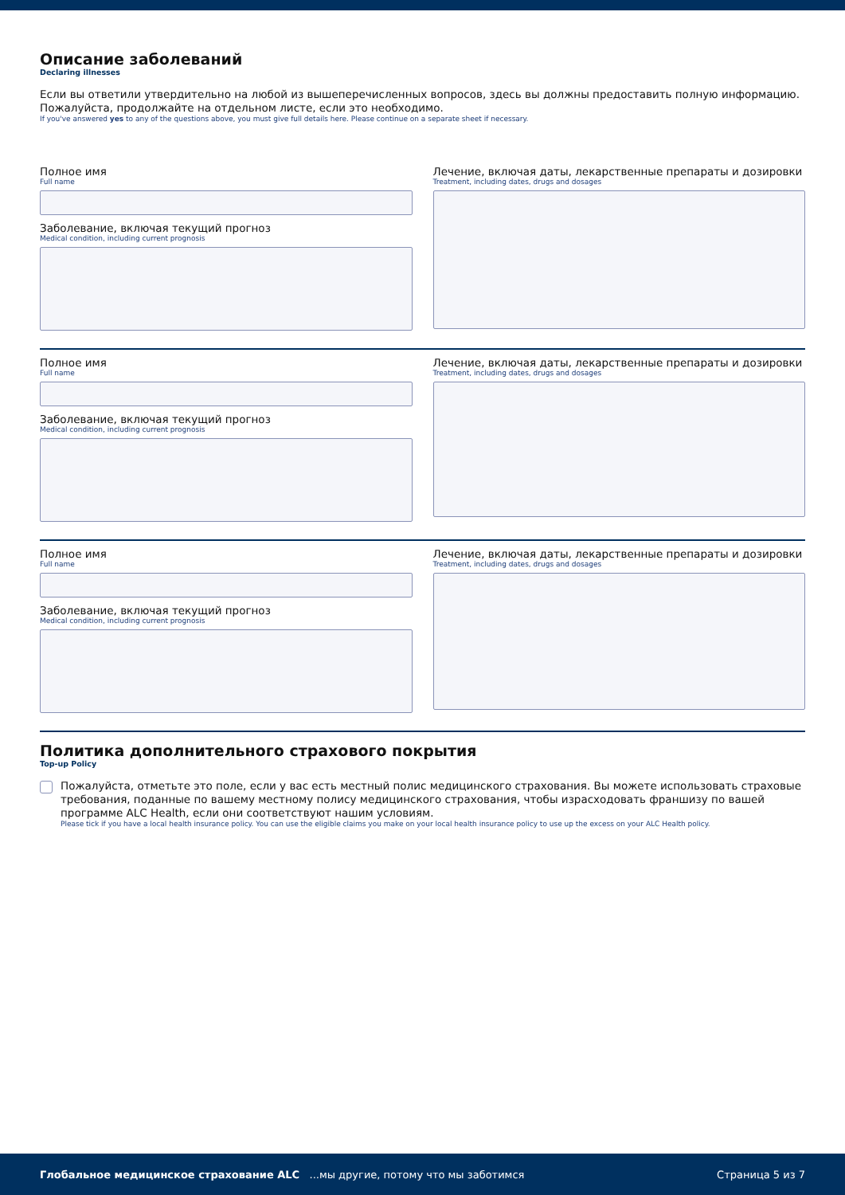Описание заболеваний
Declaring illnesses
Если вы ответили утвердительно на любой из вышеперечисленных вопросов, здесь вы должны предоставить полную информацию. Пожалуйста, продолжайте на отдельном листе, если это необходимо.
If you've answered yes to any of the questions above, you must give full details here. Please continue on a separate sheet if necessary.
Полное имя
Full name
Заболевание, включая текущий прогноз
Medical condition, including current prognosis
Лечение, включая даты, лекарственные препараты и дозировки
Treatment, including dates, drugs and dosages
Полное имя
Full name
Заболевание, включая текущий прогноз
Medical condition, including current prognosis
Лечение, включая даты, лекарственные препараты и дозировки
Treatment, including dates, drugs and dosages
Полное имя
Full name
Заболевание, включая текущий прогноз
Medical condition, including current prognosis
Лечение, включая даты, лекарственные препараты и дозировки
Treatment, including dates, drugs and dosages
Политика дополнительного страхового покрытия
Top-up Policy
Пожалуйста, отметьте это поле, если у вас есть местный полис медицинского страхования. Вы можете использовать страховые требования, поданные по вашему местному полису медицинского страхования, чтобы израсходовать франшизу по вашей программе ALC Health, если они соответствуют нашим условиям.
Please tick if you have a local health insurance policy. You can use the eligible claims you make on your local health insurance policy to use up the excess on your ALC Health policy.
Глобальное медицинское страхование ALC ...мы другие, потому что мы заботимся Страница 5 из 7